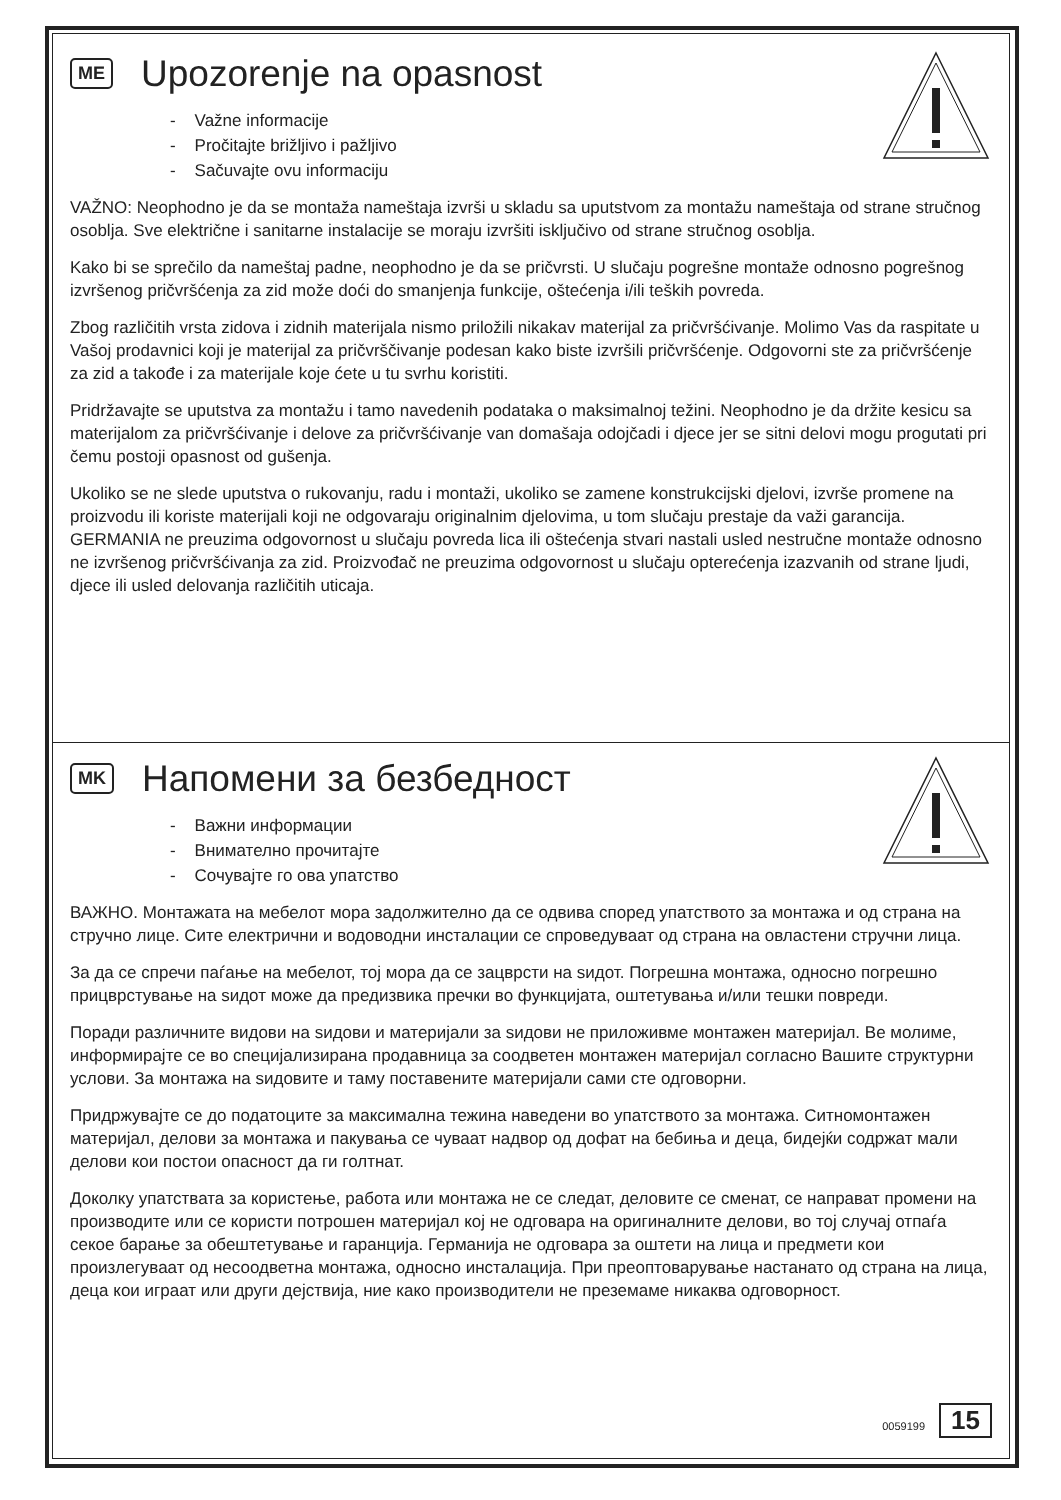ME Upozorenje na opasnost
- Važne informacije
- Pročitajte brižljivo i pažljivo
- Sačuvajte ovu informaciju
VAŽNO: Neophodno je da se montaža nameštaja izvrši u skladu sa uputstvom za montažu nameštaja od strane stručnog osoblja. Sve električne i sanitarne instalacije se moraju izvršiti isključivo od strane stručnog osoblja.
Kako bi se sprečilo da nameštaj padne, neophodno je da se pričvrsti. U slučaju pogrešne montaže odnosno pogrešnog izvršenog pričvršćenja za zid može doći do smanjenja funkcije, oštećenja i/ili teških povreda.
Zbog različitih vrsta zidova i zidnih materijala nismo priložili nikakav materijal za pričvršćivanje. Molimo Vas da raspitate u Vašoj prodavnici koji je materijal za pričvrščivanje podesan kako biste izvršili pričvršćenje. Odgovorni ste za pričvršćenje za zid a takođe i za materijale koje ćete u tu svrhu koristiti.
Pridržavajte se uputstva za montažu i tamo navedenih podataka o maksimalnoj težini. Neophodno je da držite kesicu sa materijalom za pričvršćivanje i delove za pričvršćivanje van domašaja odojčadi i djece jer se sitni delovi mogu progutati pri čemu postoji opasnost od gušenja.
Ukoliko se ne slede uputstva o rukovanju, radu i montaži, ukoliko se zamene konstrukcijski djelovi, izvrše promene na proizvodu ili koriste materijali koji ne odgovaraju originalnim djelovima, u tom slučaju prestaje da važi garancija. GERMANIA ne preuzima odgovornost u slučaju povreda lica ili oštećenja stvari nastali usled nestručne montaže odnosno ne izvršenog pričvršćivanja za zid. Proizvođač ne preuzima odgovornost u slučaju opterećenja izazvanih od strane ljudi, djece ili usled delovanja različitih uticaja.
MK Напомени за безбедност
- Важни информации
- Внимателно прочитајте
- Сочувајте го ова упатство
ВАЖНО. Монтажата на мебелот мора задолжително да се одвива според упатството за монтажа и од страна на стручно лице. Сите електрични и водоводни инсталации се спроведуваат од страна на овластени стручни лица.
За да се спречи паѓање на мебелот, тој мора да се зацврсти на ѕидот. Погрешна монтажа, односно погрешно прицврстување на ѕидот може да предизвика пречки во функцијата, оштетувања и/или тешки повреди.
Поради различните видови на ѕидови и материјали за ѕидови не приложивме монтажен материјал. Ве молиме, информирајте се во специјализирана продавница за соодветен монтажен материјал согласно Вашите структурни услови. За монтажа на ѕидовите и таму поставените материјали сами сте одговорни.
Придржувајте се до податоците за максимална тежина наведени во упатството за монтажа. Ситномонтажен материјал, делови за монтажа и пакувања се чуваат надвор од дофат на бебиња и деца, бидејќи содржат мали делови кои постои опасност да ги голтнат.
Доколку упатствата за користење, работа или монтажа не се следат, деловите се сменат, се направат промени на производите или се користи потрошен материјал кој не одговара на оригиналните делови, во тој случај отпаѓа секое барање за обештетување и гаранција. Германија не одговара за оштети на лица и предмети кои произлегуваат од несоодветна монтажа, односно инсталација. При преоптоварување настанато од страна на лица, деца кои играат или други дејствија, ние како производители не преземаме никаква одговорност.
0059199 15